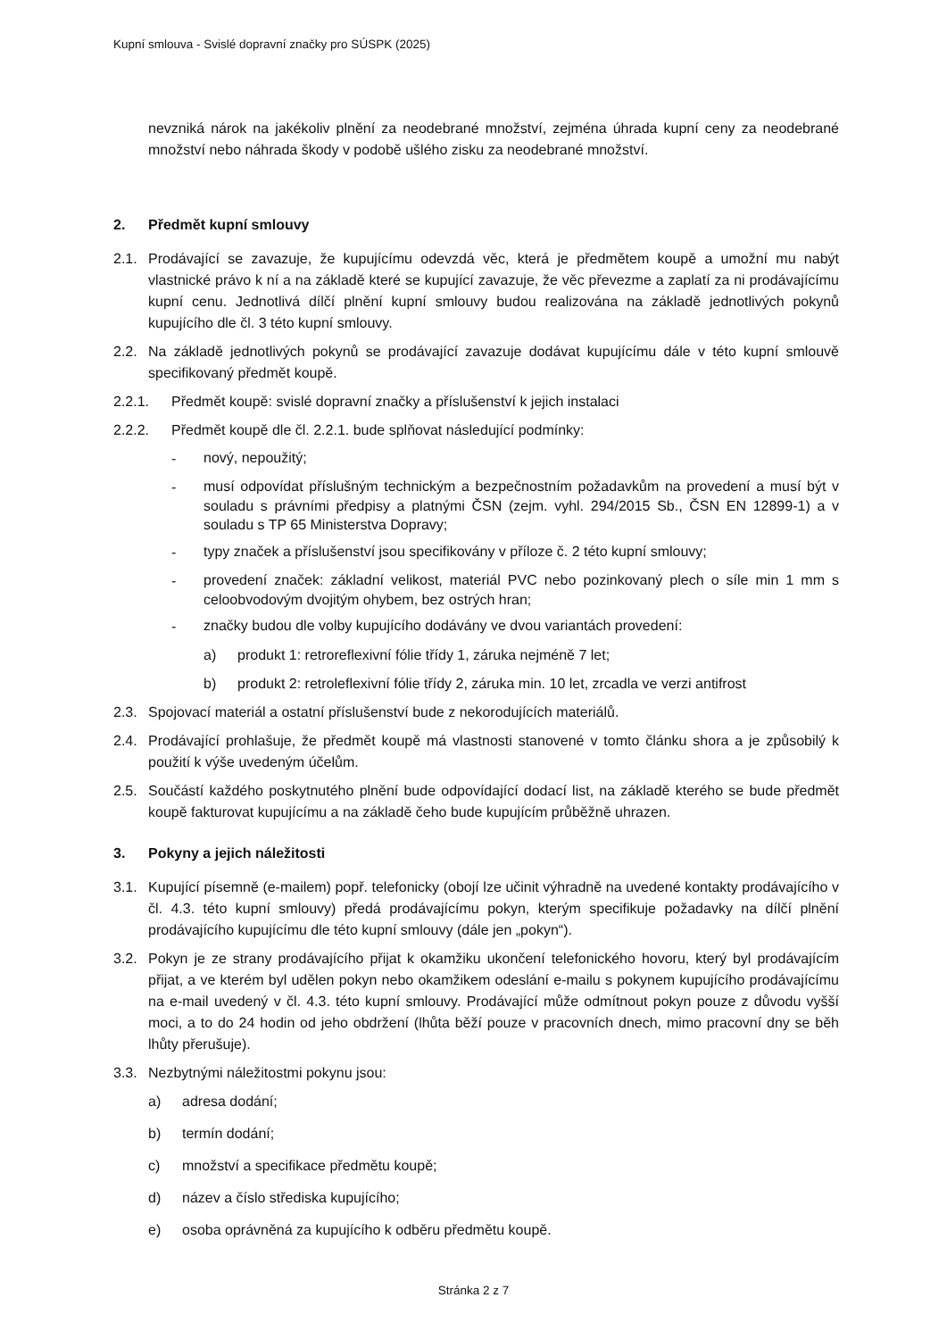Kupní smlouva - Svislé dopravní značky pro SÚSPK (2025)
nevzniká nárok na jakékoliv plnění za neodebrané množství, zejména úhrada kupní ceny za neodebrané množství nebo náhrada škody v podobě ušlého zisku za neodebrané množství.
2. Předmět kupní smlouvy
2.1. Prodávající se zavazuje, že kupujícímu odevzdá věc, která je předmětem koupě a umožní mu nabýt vlastnické právo k ní a na základě které se kupující zavazuje, že věc převezme a zaplatí za ni prodávajícímu kupní cenu. Jednotlivá dílčí plnění kupní smlouvy budou realizována na základě jednotlivých pokynů kupujícího dle čl. 3 této kupní smlouvy.
2.2. Na základě jednotlivých pokynů se prodávající zavazuje dodávat kupujícímu dále v této kupní smlouvě specifikovaný předmět koupě.
2.2.1. Předmět koupě: svislé dopravní značky a příslušenství k jejich instalaci
2.2.2. Předmět koupě dle čl. 2.2.1. bude splňovat následující podmínky:
- nový, nepoužitý;
- musí odpovídat příslušným technickým a bezpečnostním požadavkům na provedení a musí být v souladu s právními předpisy a platnými ČSN (zejm. vyhl. 294/2015 Sb., ČSN EN 12899-1) a v souladu s TP 65 Ministerstva Dopravy;
- typy značek a příslušenství jsou specifikovány v příloze č. 2 této kupní smlouvy;
- provedení značek: základní velikost, materiál PVC nebo pozinkovaný plech o síle min 1 mm s celoobvodovým dvojitým ohybem, bez ostrých hran;
- značky budou dle volby kupujícího dodávány ve dvou variantách provedení:
a) produkt 1: retroreflexivní fólie třídy 1, záruka nejméně 7 let;
b) produkt 2: retroleflexivní fólie třídy 2, záruka min. 10 let, zrcadla ve verzi antifrost
2.3. Spojovací materiál a ostatní příslušenství bude z nekorodujících materiálů.
2.4. Prodávající prohlašuje, že předmět koupě má vlastnosti stanovené v tomto článku shora a je způsobilý k použití k výše uvedeným účelům.
2.5. Součástí každého poskytnutého plnění bude odpovídající dodací list, na základě kterého se bude předmět koupě fakturovat kupujícímu a na základě čeho bude kupujícím průběžně uhrazen.
3. Pokyny a jejich náležitosti
3.1. Kupující písemně (e-mailem) popř. telefonicky (obojí lze učinit výhradně na uvedené kontakty prodávajícího v čl. 4.3. této kupní smlouvy) předá prodávajícímu pokyn, kterým specifikuje požadavky na dílčí plnění prodávajícího kupujícímu dle této kupní smlouvy (dále jen „pokyn“).
3.2. Pokyn je ze strany prodávajícího přijat k okamžiku ukončení telefonického hovoru, který byl prodávajícím přijat, a ve kterém byl udělen pokyn nebo okamžikem odeslání e-mailu s pokynem kupujícího prodávajícímu na e-mail uvedený v čl. 4.3. této kupní smlouvy. Prodávající může odmítnout pokyn pouze z důvodu vyšší moci, a to do 24 hodin od jeho obdržení (lhůta běží pouze v pracovních dnech, mimo pracovní dny se běh lhůty přerušuje).
3.3. Nezbytnými náležitostmi pokynu jsou:
a) adresa dodání;
b) termín dodání;
c) množství a specifikace předmětu koupě;
d) název a číslo střediska kupujícího;
e) osoba oprávněná za kupujícího k odběru předmětu koupě.
Stránka 2 z 7